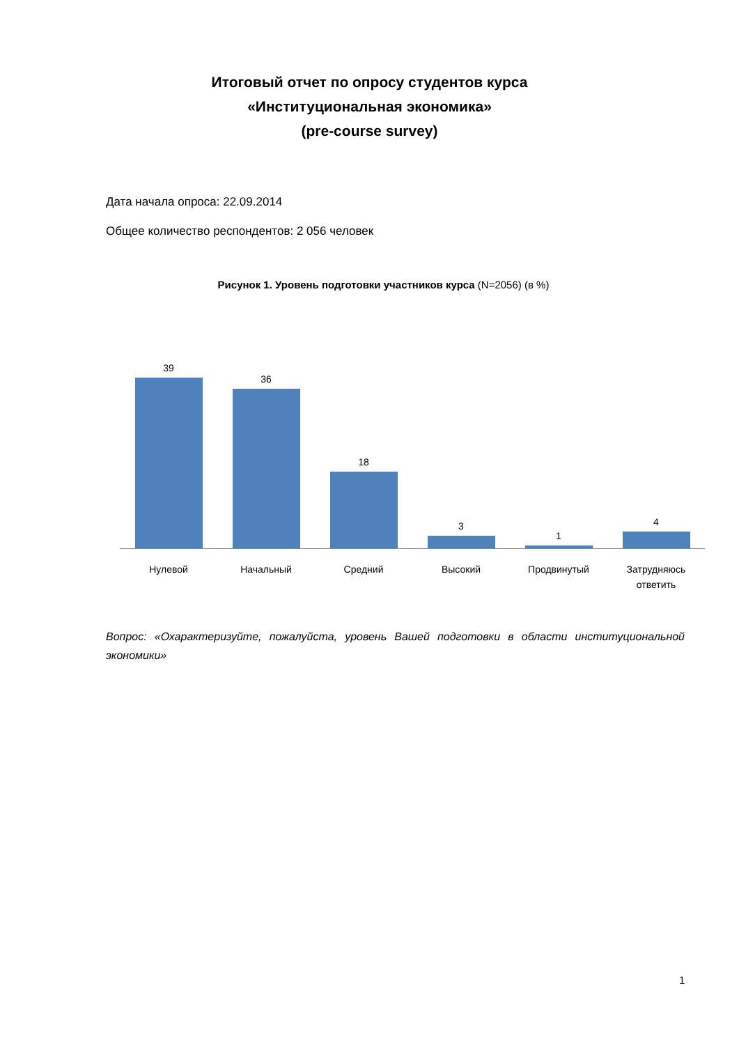Итоговый отчет по опросу студентов курса
«Институциональная экономика»
(pre-course survey)
Дата начала опроса: 22.09.2014
Общее количество респондентов: 2 056 человек
Рисунок 1. Уровень подготовки участников курса (N=2056) (в %)
39
36
18
3
1
4
Нулевой Начальный Средний Высокий Продвинутый Затрудняюсь ответить
Вопрос: «Охарактеризуйте, пожалуйста, уровень Вашей подготовки в области институциональной экономики»
1